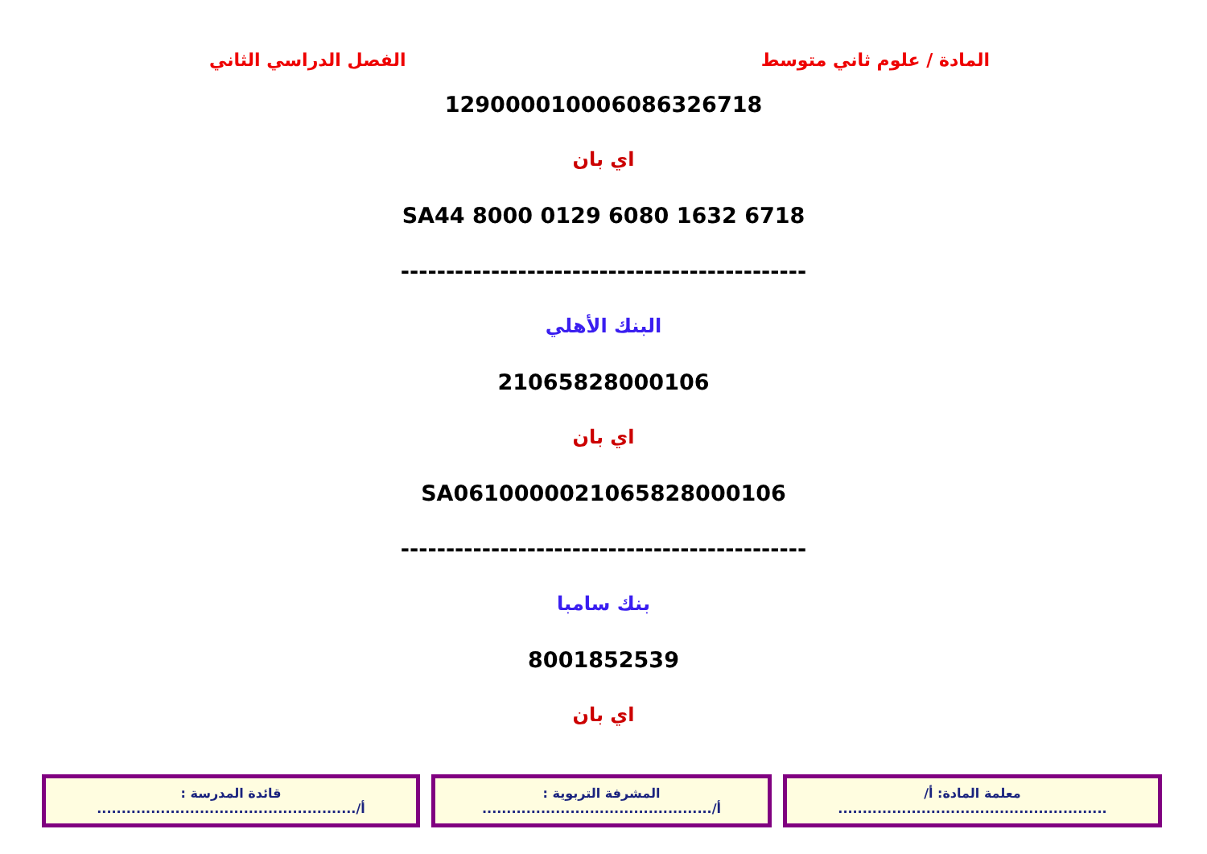المادة / علوم ثاني متوسط الفصل الدراسي الثاني
12900001000608632671​8
اي بان
SA44 8000 0129 6080 1632 6718
---------------------------------------------
البنك الأهلي
21065828000106
اي بان
SA0610000021065828000106
---------------------------------------------
بنك سامبا
8001852539
اي بان
| معلمة المادة: أ/ ....................................................... | المشرفة التربوية : أ/............................................... | قائدة المدرسة : أ/..................................................... |